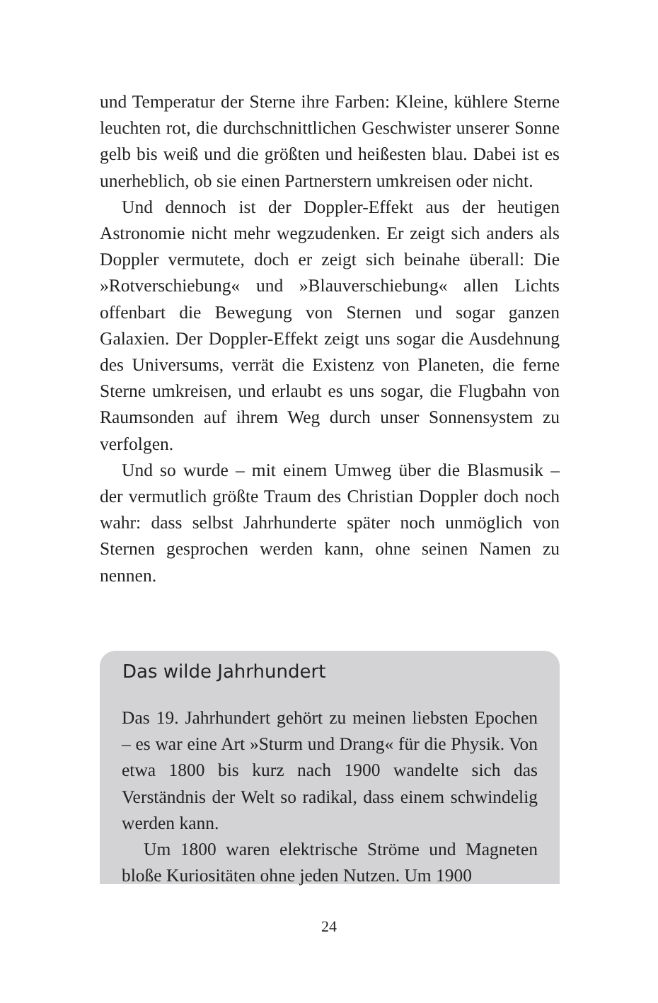und Temperatur der Sterne ihre Farben: Kleine, kühlere Sterne leuchten rot, die durchschnittlichen Geschwister unserer Sonne gelb bis weiß und die größten und heißesten blau. Dabei ist es unerheblich, ob sie einen Partnerstern umkreisen oder nicht.
Und dennoch ist der Doppler-Effekt aus der heutigen Astronomie nicht mehr wegzudenken. Er zeigt sich anders als Doppler vermutete, doch er zeigt sich beinahe überall: Die »Rotverschiebung« und »Blauverschiebung« allen Lichts offenbart die Bewegung von Sternen und sogar ganzen Galaxien. Der Doppler-Effekt zeigt uns sogar die Ausdehnung des Universums, verrät die Existenz von Planeten, die ferne Sterne umkreisen, und erlaubt es uns sogar, die Flugbahn von Raumsonden auf ihrem Weg durch unser Sonnensystem zu verfolgen.
Und so wurde – mit einem Umweg über die Blasmusik – der vermutlich größte Traum des Christian Doppler doch noch wahr: dass selbst Jahrhunderte später noch unmöglich von Sternen gesprochen werden kann, ohne seinen Namen zu nennen.
Das wilde Jahrhundert
Das 19. Jahrhundert gehört zu meinen liebsten Epochen – es war eine Art »Sturm und Drang« für die Physik. Von etwa 1800 bis kurz nach 1900 wandelte sich das Verständnis der Welt so radikal, dass einem schwindelig werden kann.
Um 1800 waren elektrische Ströme und Magneten bloße Kuriositäten ohne jeden Nutzen. Um 1900
24